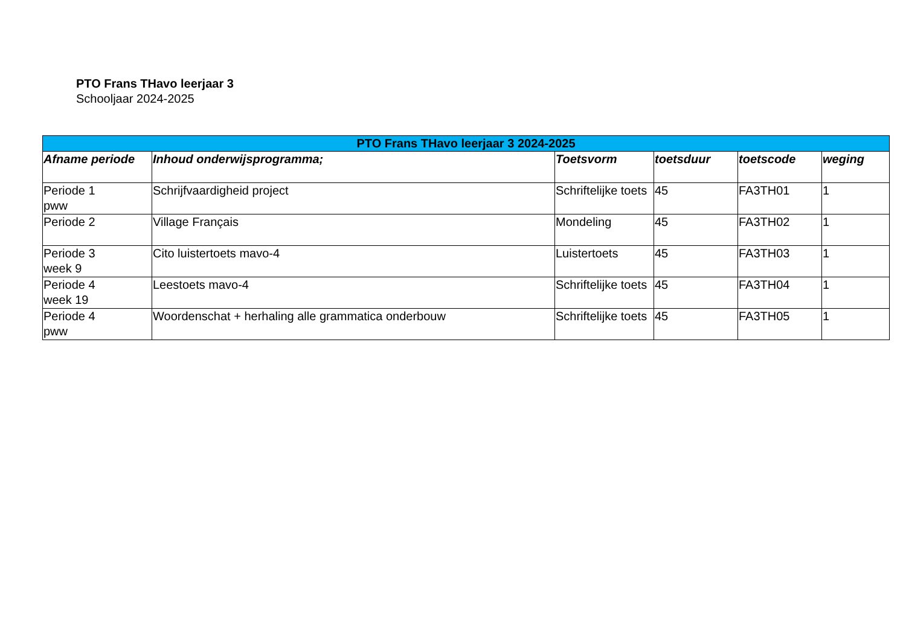PTO Frans THavo leerjaar 3
Schooljaar 2024-2025
| PTO Frans THavo leerjaar 3 2024-2025 | | | | | |
| --- | --- | --- | --- | --- | --- |
| Afname periode | Inhoud onderwijsprogramma; | Toetsvorm | toetsduur | toetscode | weging |
| Periode 1 pww | Schrijfvaardigheid project | Schriftelijke toets | 45 | FA3TH01 | 1 |
| Periode 2 | Village Français | Mondeling | 45 | FA3TH02 | 1 |
| Periode 3 week 9 | Cito luistertoets mavo-4 | Luistertoets | 45 | FA3TH03 | 1 |
| Periode 4 week 19 | Leestoets mavo-4 | Schriftelijke toets | 45 | FA3TH04 | 1 |
| Periode 4 pww | Woordenschat + herhaling alle grammatica onderbouw | Schriftelijke toets | 45 | FA3TH05 | 1 |